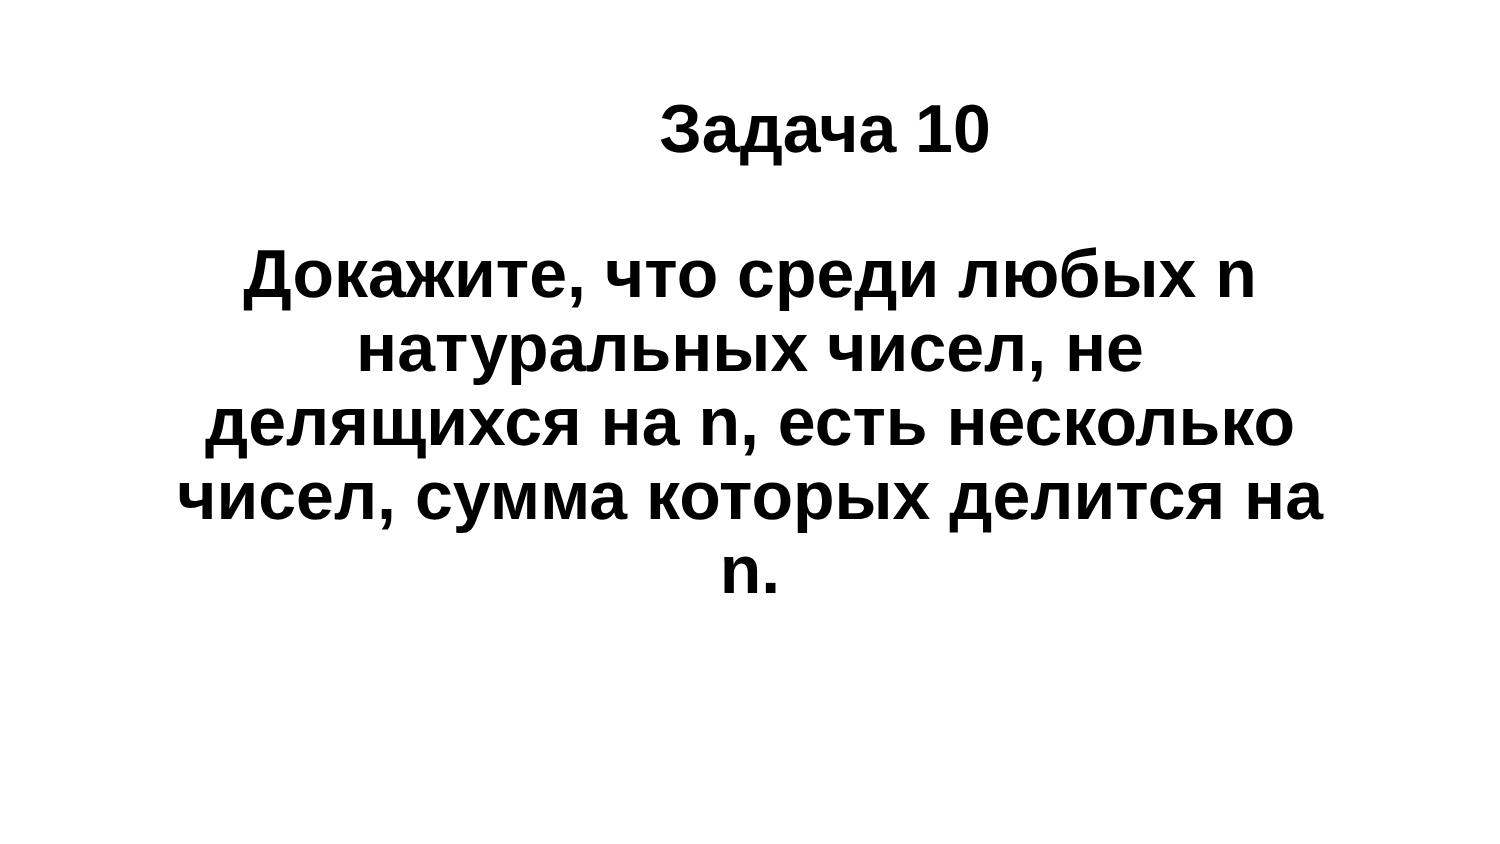Задача 10
Докажите, что среди любых n натуральных чисел, не делящихся на n, есть несколько чисел, сумма которых делится на n.